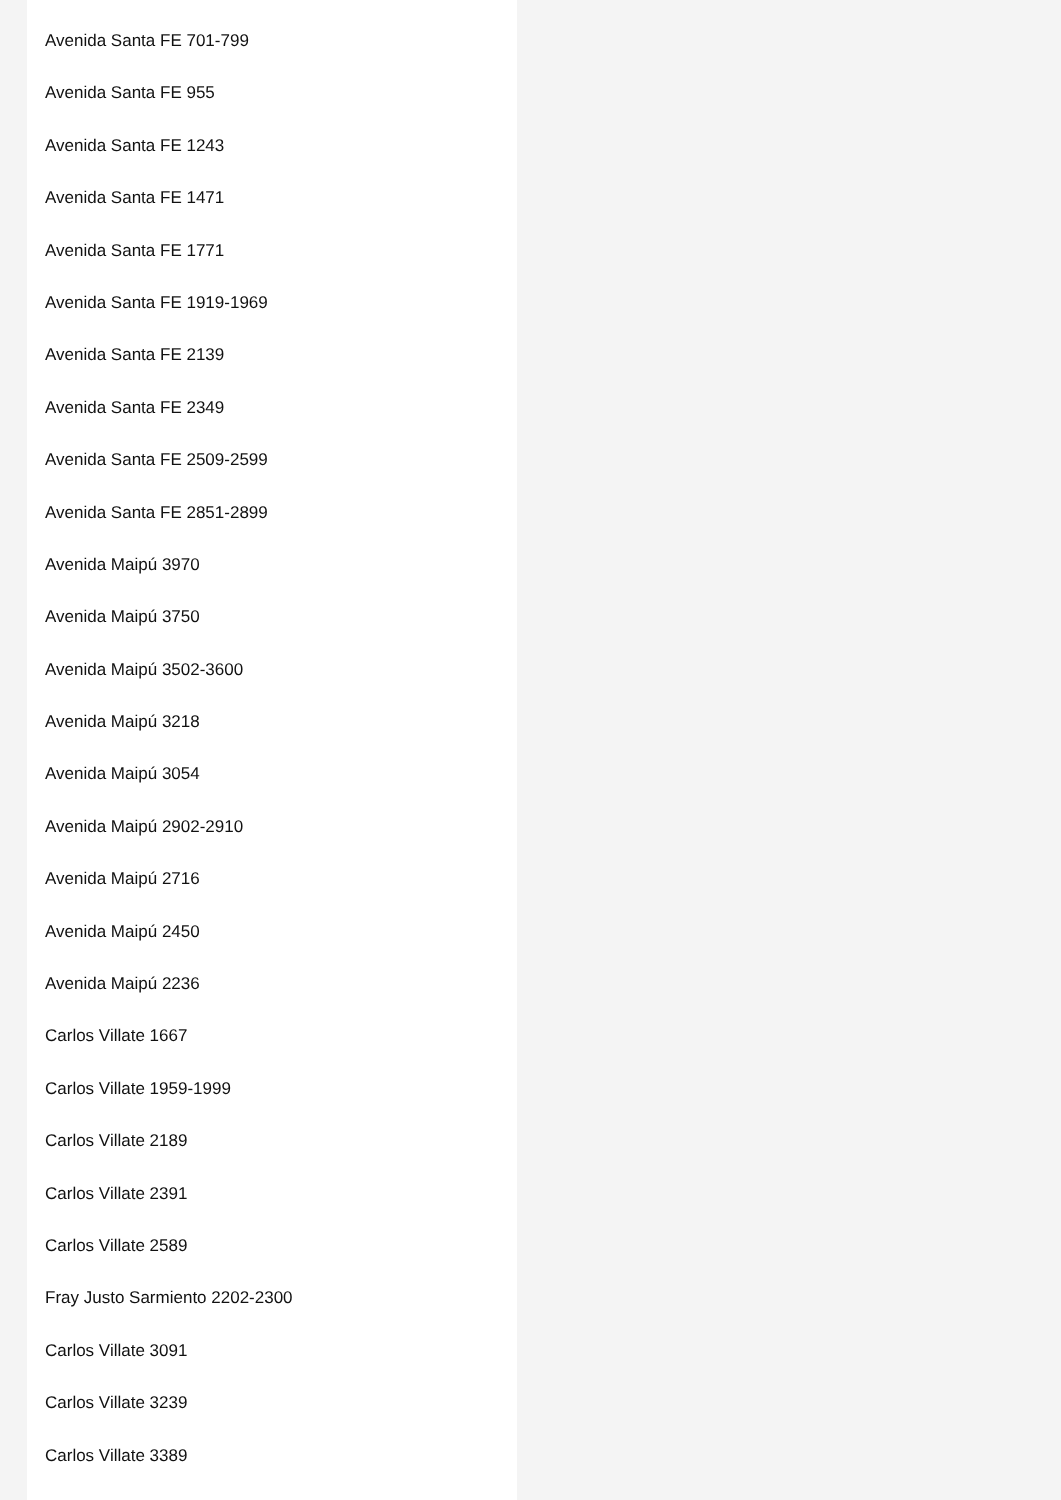Avenida Santa FE 701-799
Avenida Santa FE 955
Avenida Santa FE 1243
Avenida Santa FE 1471
Avenida Santa FE 1771
Avenida Santa FE 1919-1969
Avenida Santa FE 2139
Avenida Santa FE 2349
Avenida Santa FE 2509-2599
Avenida Santa FE 2851-2899
Avenida Maipú 3970
Avenida Maipú 3750
Avenida Maipú 3502-3600
Avenida Maipú 3218
Avenida Maipú 3054
Avenida Maipú 2902-2910
Avenida Maipú 2716
Avenida Maipú 2450
Avenida Maipú 2236
Carlos Villate 1667
Carlos Villate 1959-1999
Carlos Villate 2189
Carlos Villate 2391
Carlos Villate 2589
Fray Justo Sarmiento 2202-2300
Carlos Villate 3091
Carlos Villate 3239
Carlos Villate 3389